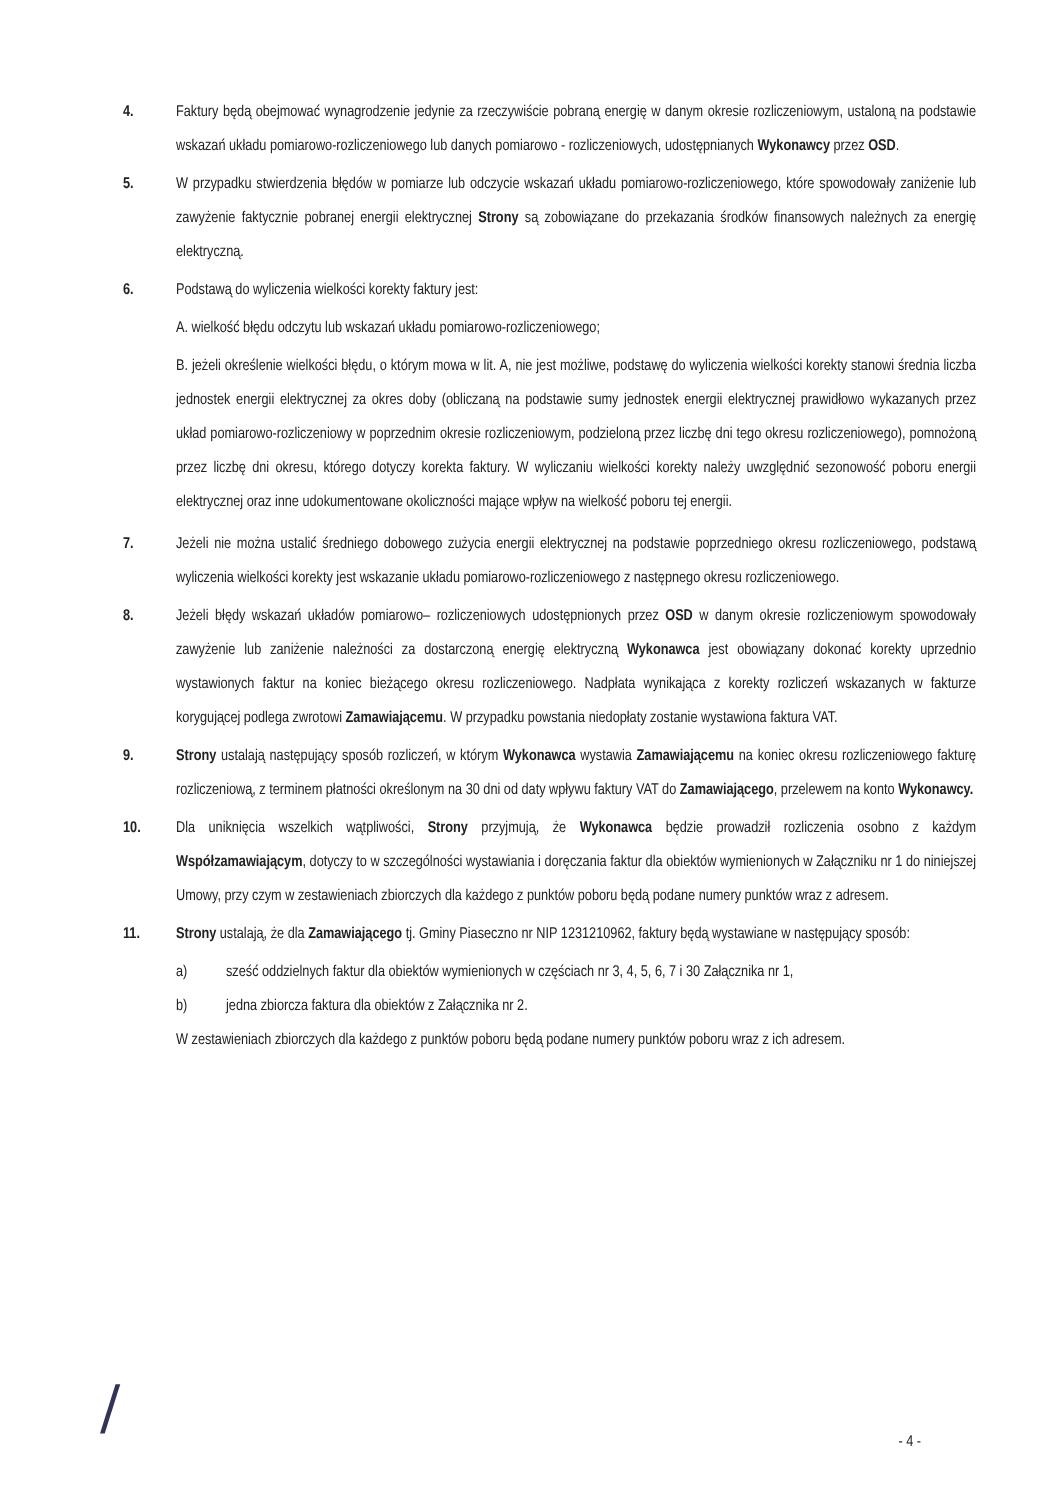4. Faktury będą obejmować wynagrodzenie jedynie za rzeczywiście pobraną energię w danym okresie rozliczeniowym, ustaloną na podstawie wskazań układu pomiarowo-rozliczeniowego lub danych pomiarowo - rozliczeniowych, udostępnianych Wykonawcy przez OSD.
5. W przypadku stwierdzenia błędów w pomiarze lub odczycie wskazań układu pomiarowo-rozliczeniowego, które spowodowały zaniżenie lub zawyżenie faktycznie pobranej energii elektrycznej Strony są zobowiązane do przekazania środków finansowych należnych za energię elektryczną.
6. Podstawą do wyliczenia wielkości korekty faktury jest:
A. wielkość błędu odczytu lub wskazań układu pomiarowo-rozliczeniowego;
B. jeżeli określenie wielkości błędu, o którym mowa w lit. A, nie jest możliwe, podstawę do wyliczenia wielkości korekty stanowi średnia liczba jednostek energii elektrycznej za okres doby (obliczaną na podstawie sumy jednostek energii elektrycznej prawidłowo wykazanych przez układ pomiarowo-rozliczeniowy w poprzednim okresie rozliczeniowym, podzieloną przez liczbę dni tego okresu rozliczeniowego), pomnożoną przez liczbę dni okresu, którego dotyczy korekta faktury. W wyliczaniu wielkości korekty należy uwzględnić sezonowość poboru energii elektrycznej oraz inne udokumentowane okoliczności mające wpływ na wielkość poboru tej energii.
7. Jeżeli nie można ustalić średniego dobowego zużycia energii elektrycznej na podstawie poprzedniego okresu rozliczeniowego, podstawą wyliczenia wielkości korekty jest wskazanie układu pomiarowo-rozliczeniowego z następnego okresu rozliczeniowego.
8. Jeżeli błędy wskazań układów pomiarowo– rozliczeniowych udostępnionych przez OSD w danym okresie rozliczeniowym spowodowały zawyżenie lub zaniżenie należności za dostarczoną energię elektryczną Wykonawca jest obowiązany dokonać korekty uprzednio wystawionych faktur na koniec bieżącego okresu rozliczeniowego. Nadpłata wynikająca z korekty rozliczeń wskazanych w fakturze korygującej podlega zwrotowi Zamawiającemu. W przypadku powstania niedopłaty zostanie wystawiona faktura VAT.
9. Strony ustalają następujący sposób rozliczeń, w którym Wykonawca wystawia Zamawiającemu na koniec okresu rozliczeniowego fakturę rozliczeniową, z terminem płatności określonym na 30 dni od daty wpływu faktury VAT do Zamawiającego, przelewem na konto Wykonawcy.
10. Dla uniknięcia wszelkich wątpliwości, Strony przyjmują, że Wykonawca będzie prowadził rozliczenia osobno z każdym Współzamawiającym, dotyczy to w szczególności wystawiania i doręczania faktur dla obiektów wymienionych w Załączniku nr 1 do niniejszej Umowy, przy czym w zestawieniach zbiorczych dla każdego z punktów poboru będą podane numery punktów wraz z adresem.
11. Strony ustalają, że dla Zamawiającego tj. Gminy Piaseczno nr NIP 1231210962, faktury będą wystawiane w następujący sposób:
a) sześć oddzielnych faktur dla obiektów wymienionych w częściach nr 3, 4, 5, 6, 7 i 30 Załącznika nr 1,
b) jedna zbiorcza faktura dla obiektów z Załącznika nr 2.
W zestawieniach zbiorczych dla każdego z punktów poboru będą podane numery punktów poboru wraz z ich adresem.
/ - 4 -